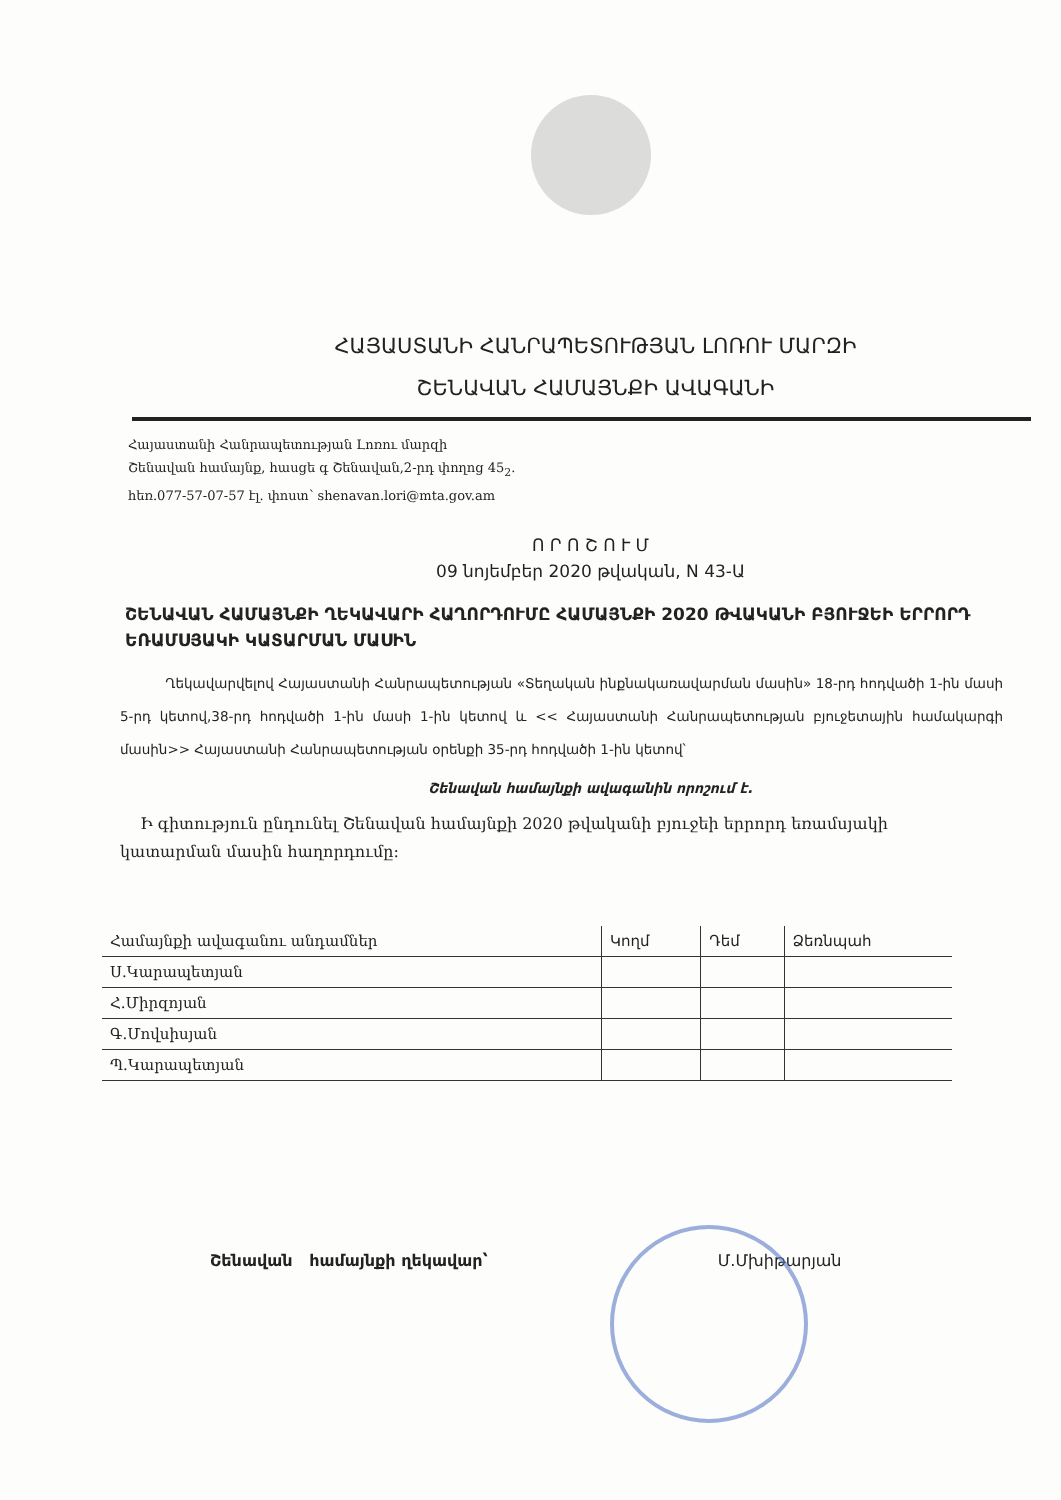ՀԱՅԱՍՏԱՆԻ ՀԱՆՐԱՊԵՏՈՒԹՅԱՆ ԼՈՌՈՒ ՄԱՐԶԻ
ՇԵՆԱՎԱՆ ՀԱՄԱՅՆՔԻ ԱՎԱԳԱՆԻ
Հայաստանի Հանրապետության Լոռու մարզի
Շենավան համայնք, հասցե գ Շենավան,2-րդ փողոց 45<sub>2</sub>.
հեռ.077-57-07-57 էլ. փոստ՝ shenavan.lori@mta.gov.am
Ո Ր Ո Շ Ո Ւ Մ
09 նոյեմբեր 2020 թվական, N 43-Ա
ՇԵՆԱՎԱՆ ՀԱՄԱՅՆՔԻ ՂԵԿԱՎԱՐԻ ՀԱՂՈՐԴՈՒՄԸ ՀԱՄԱՅՆՔԻ 2020 ԹՎԱԿԱՆԻ ԲՅՈՒՋԵԻ ԵՐՐՈՐԴ ԵՌԱՄՍՅԱԿԻ ԿԱՏԱՐՄԱՆ ՄԱՍԻՆ
Ղեկավարվելով Հայաստանի Հանրապետության «Տեղական ինքնակառավարման մասին» 18-րդ հոդվածի 1-ին մասի 5-րդ կետով,38-րդ հոդվածի 1-ին մասի 1-ին կետով և << Հայաստանի Հանրապետության բյուջետային համակարգի մասին>> Հայաստանի Հանրապետության օրենքի 35-րդ հոդվածի 1-ին կետով՝
Շենավան համայնքի ավագանին որոշում է.
Ի գիտություն ընդունել Շենավան համայնքի 2020 թվականի բյուջեի երրորդ եռամսյակի կատարման մասին հաղորդումը:
| Համայնքի ավագանու անդամներ | Կողմ | Դեմ | Ձեռնպահ |
| --- | --- | --- | --- |
| Ս.Կարապետյան | | | |
| Հ.Միրզոյան | | | |
| Գ.Մովսիսյան | | | |
| Պ.Կարապետյան | | | |
Շենավան համայնքի ղեկավար՝ Մ.Մխիթարյան